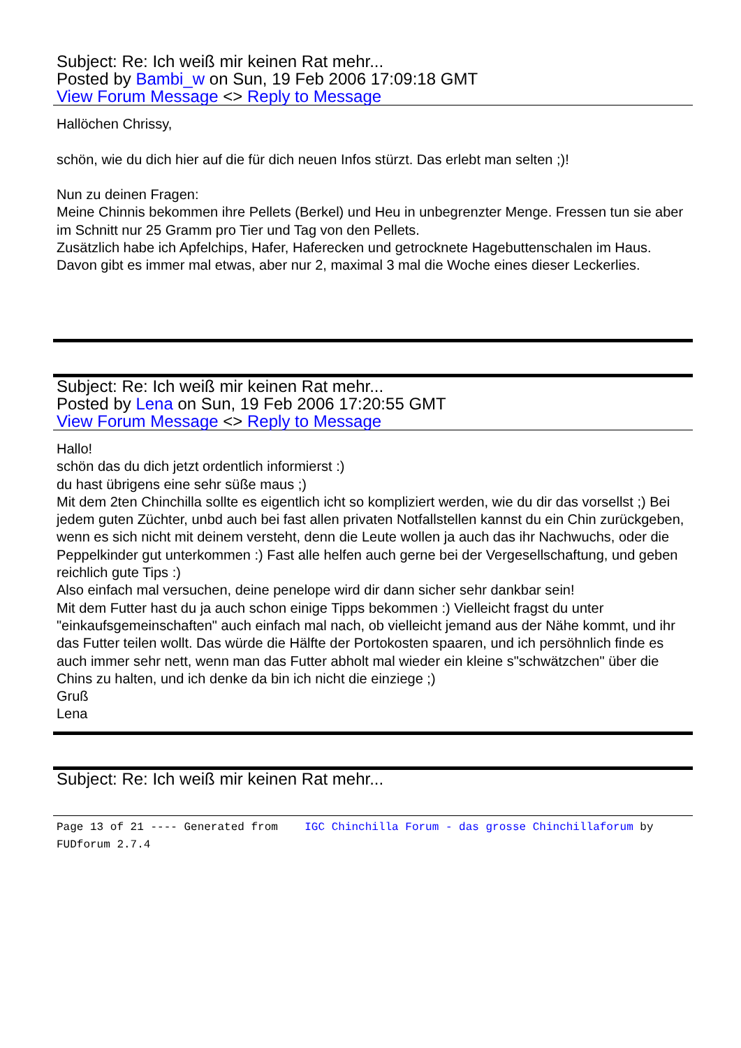Subject: Re: Ich weiß mir keinen Rat mehr...
Posted by Bambi_w on Sun, 19 Feb 2006 17:09:18 GMT
View Forum Message <> Reply to Message
Hallöchen Chrissy,
schön, wie du dich hier auf die für dich neuen Infos stürzt. Das erlebt man selten ;)!
Nun zu deinen Fragen:
Meine Chinnis bekommen ihre Pellets (Berkel) und Heu in unbegrenzter Menge. Fressen tun sie aber im Schnitt nur 25 Gramm pro Tier und Tag von den Pellets.
Zusätzlich habe ich Apfelchips, Hafer, Haferecken und getrocknete Hagebuttenschalen im Haus. Davon gibt es immer mal etwas, aber nur 2, maximal 3 mal die Woche eines dieser Leckerlies.
Subject: Re: Ich weiß mir keinen Rat mehr...
Posted by Lena on Sun, 19 Feb 2006 17:20:55 GMT
View Forum Message <> Reply to Message
Hallo!
schön das du dich jetzt ordentlich informierst :)
du hast übrigens eine sehr süße maus ;)
Mit dem 2ten Chinchilla sollte es eigentlich icht so kompliziert werden, wie du dir das vorsellst ;) Bei jedem guten Züchter, unbd auch bei fast allen privaten Notfallstellen kannst du ein Chin zurückgeben, wenn es sich nicht mit deinem versteht, denn die Leute wollen ja auch das ihr Nachwuchs, oder die Peppelkinder gut unterkommen :) Fast alle helfen auch gerne bei der Vergesellschaftung, und geben reichlich gute Tips :)
Also einfach mal versuchen, deine penelope wird dir dann sicher sehr dankbar sein!
Mit dem Futter hast du ja auch schon einige Tipps bekommen :) Vielleicht fragst du unter "einkaufsgemeinschaften" auch einfach mal nach, ob vielleicht jemand aus der Nähe kommt, und ihr das Futter teilen wollt. Das würde die Hälfte der Portokosten spaaren, und ich persöhnlich finde es auch immer sehr nett, wenn man das Futter abholt mal wieder ein kleine s"schwätzchen" über die Chins zu halten, und ich denke da bin ich nicht die einziege ;)
Gruß
Lena
Subject: Re: Ich weiß mir keinen Rat mehr...
Page 13 of 21 ---- Generated from IGC Chinchilla Forum - das grosse Chinchillaforum by FUDforum 2.7.4